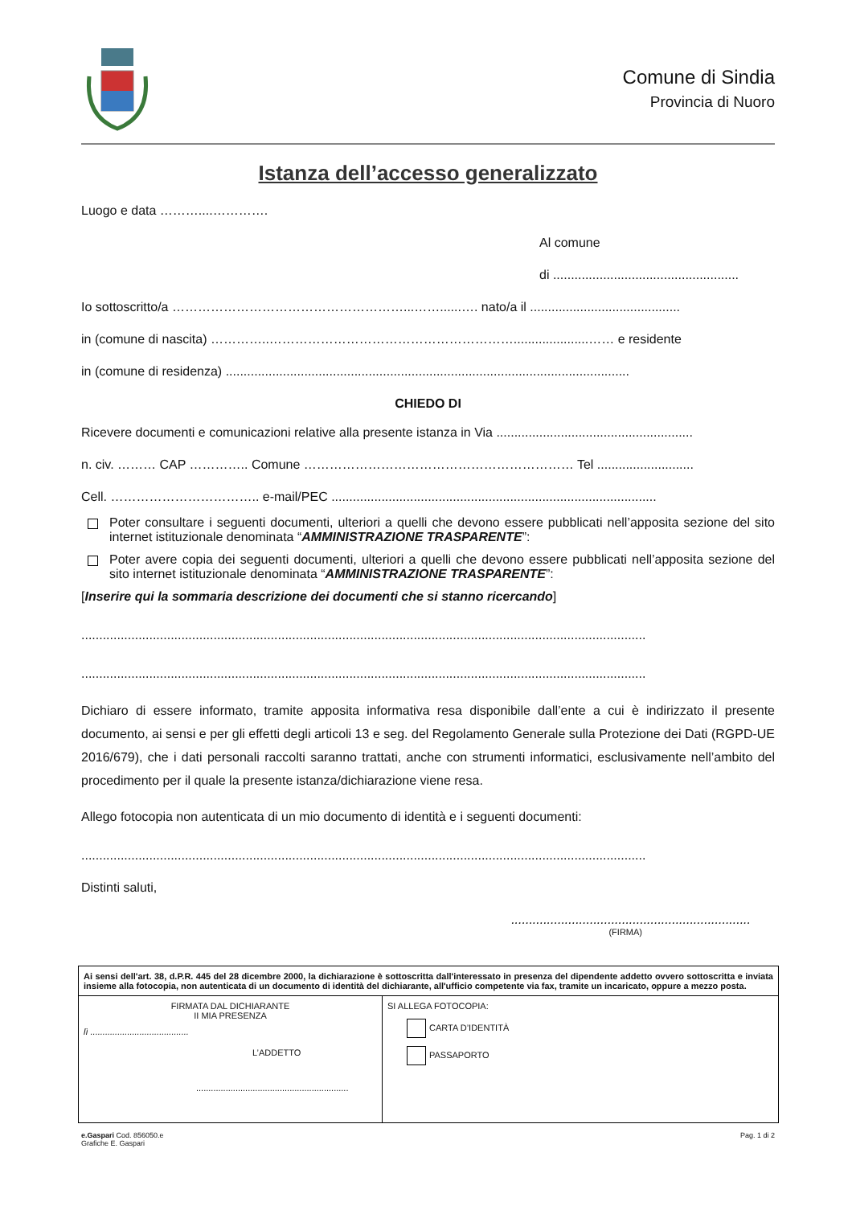Comune di Sindia
Provincia di Nuoro
Istanza dell’accesso generalizzato
Luogo e data ………....………….
Al comune
di ....................................................
Io sottoscritto/a ………………………………………………...……......…. nato/a il ..........................................
in (comune di nascita) …………..………………………………………………….....................…… e residente
in (comune di residenza) .................................................................................................................
CHIEDO DI
Ricevere documenti e comunicazioni relative alla presente istanza in Via .......................................................
n. civ. ……… CAP ………….. Comune ……………………………………………………… Tel ...........................
Cell. …………………………….. e-mail/PEC ...........................................................................................
Poter consultare i seguenti documenti, ulteriori a quelli che devono essere pubblicati nell’apposita sezione del sito internet istituzionale denominata “AMMINISTRAZIONE TRASPARENTE”:
Poter avere copia dei seguenti documenti, ulteriori a quelli che devono essere pubblicati nell’apposita sezione del sito internet istituzionale denominata “AMMINISTRAZIONE TRASPARENTE”:
[Inserire qui la sommaria descrizione dei documenti che si stanno ricercando]
..............................................................................................................................................................
..............................................................................................................................................................
Dichiaro di essere informato, tramite apposita informativa resa disponibile dall’ente a cui è indirizzato il presente documento, ai sensi e per gli effetti degli articoli 13 e seg. del Regolamento Generale sulla Protezione dei Dati (RGPD-UE 2016/679), che i dati personali raccolti saranno trattati, anche con strumenti informatici, esclusivamente nell’ambito del procedimento per il quale la presente istanza/dichiarazione viene resa.
Allego fotocopia non autenticata di un mio documento di identità e i seguenti documenti:
..............................................................................................................................................................
Distinti saluti,
...................................................................
(FIRMA)
| Ai sensi dell'art. 38, d.P.R. 445 del 28 dicembre 2000, la dichiarazione è sottoscritta dall'interessato in presenza del dipendente addetto ovvero sottoscritta e inviata insieme alla fotocopia, non autenticata di un documento di identità del dichiarante, all'ufficio competente via fax, tramite un incaricato, oppure a mezzo posta. | |
| FIRMATA DAL DICHIARANTE II MIA PRESENZA lì ........................................ L’ADDETTO .............................................................. | SI ALLEGA FOTOCOPIA: CARTA D’IDENTITÀ PASSAPORTO |
e.Gaspari Cod. 856050.e
Grafiche E. Gaspari
Pag. 1 di 2